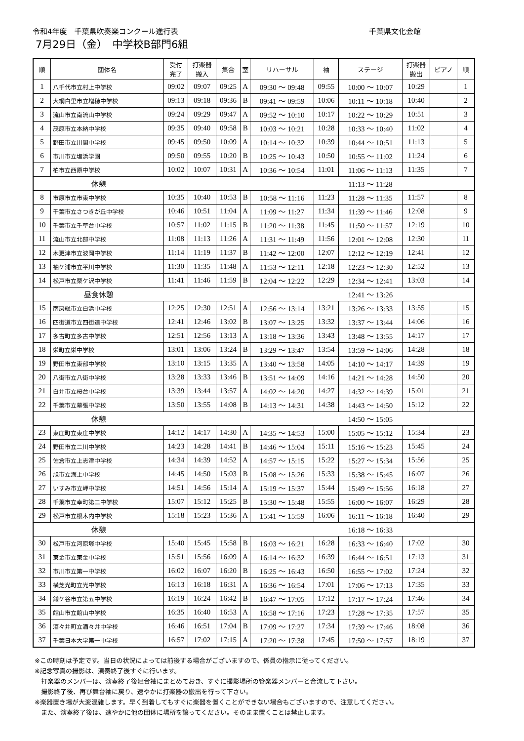令和4年度　千葉県吹奏楽コンクール進行表 千葉県文化会館
7月29日（金）　中学校B部門6組
| 順 | 団体名 | 受付 完了 | 打楽器 搬入 | 集合 | 室 | リハーサル | 袖 | ステージ | 打楽器 搬出 | ピアノ | 順 |
| --- | --- | --- | --- | --- | --- | --- | --- | --- | --- | --- | --- |
| 1 | 八千代市立村上中学校 | 09:02 | 09:07 | 09:25 | A | 09:30 ～ 09:48 | 09:55 | 10:00 ～ 10:07 | 10:29 | | 1 |
| 2 | 大網白里市立増穂中学校 | 09:13 | 09:18 | 09:36 | B | 09:41 ～ 09:59 | 10:06 | 10:11 ～ 10:18 | 10:40 | | 2 |
| 3 | 流山市立南流山中学校 | 09:24 | 09:29 | 09:47 | A | 09:52 ～ 10:10 | 10:17 | 10:22 ～ 10:29 | 10:51 | | 3 |
| 4 | 茂原市立本納中学校 | 09:35 | 09:40 | 09:58 | B | 10:03 ～ 10:21 | 10:28 | 10:33 ～ 10:40 | 11:02 | | 4 |
| 5 | 野田市立川間中学校 | 09:45 | 09:50 | 10:09 | A | 10:14 ～ 10:32 | 10:39 | 10:44 ～ 10:51 | 11:13 | | 5 |
| 6 | 市川市立塩浜学園 | 09:50 | 09:55 | 10:20 | B | 10:25 ～ 10:43 | 10:50 | 10:55 ～ 11:02 | 11:24 | | 6 |
| 7 | 柏市立西原中学校 | 10:02 | 10:07 | 10:31 | A | 10:36 ～ 10:54 | 11:01 | 11:06 ～ 11:13 | 11:35 | | 7 |
| 休憩 | | | | | | | | 11:13 ～ 11:28 | | | |
| 8 | 市原市立市東中学校 | 10:35 | 10:40 | 10:53 | B | 10:58 ～ 11:16 | 11:23 | 11:28 ～ 11:35 | 11:57 | | 8 |
| 9 | 千葉市立さつきが丘中学校 | 10:46 | 10:51 | 11:04 | A | 11:09 ～ 11:27 | 11:34 | 11:39 ～ 11:46 | 12:08 | | 9 |
| 10 | 千葉市立千草台中学校 | 10:57 | 11:02 | 11:15 | B | 11:20 ～ 11:38 | 11:45 | 11:50 ～ 11:57 | 12:19 | | 10 |
| 11 | 流山市立北部中学校 | 11:08 | 11:13 | 11:26 | A | 11:31 ～ 11:49 | 11:56 | 12:01 ～ 12:08 | 12:30 | | 11 |
| 12 | 木更津市立波岡中学校 | 11:14 | 11:19 | 11:37 | B | 11:42 ～ 12:00 | 12:07 | 12:12 ～ 12:19 | 12:41 | | 12 |
| 13 | 袖ケ浦市立平川中学校 | 11:30 | 11:35 | 11:48 | A | 11:53 ～ 12:11 | 12:18 | 12:23 ～ 12:30 | 12:52 | | 13 |
| 14 | 松戸市立栗ケ沢中学校 | 11:41 | 11:46 | 11:59 | B | 12:04 ～ 12:22 | 12:29 | 12:34 ～ 12:41 | 13:03 | | 14 |
| 昼食休憩 | | | | | | | | 12:41 ～ 13:26 | | | |
| 15 | 南房総市立白浜中学校 | 12:25 | 12:30 | 12:51 | A | 12:56 ～ 13:14 | 13:21 | 13:26 ～ 13:33 | 13:55 | | 15 |
| 16 | 四街道市立四街道中学校 | 12:41 | 12:46 | 13:02 | B | 13:07 ～ 13:25 | 13:32 | 13:37 ～ 13:44 | 14:06 | | 16 |
| 17 | 多古町立多古中学校 | 12:51 | 12:56 | 13:13 | A | 13:18 ～ 13:36 | 13:43 | 13:48 ～ 13:55 | 14:17 | | 17 |
| 18 | 栄町立栄中学校 | 13:01 | 13:06 | 13:24 | B | 13:29 ～ 13:47 | 13:54 | 13:59 ～ 14:06 | 14:28 | | 18 |
| 19 | 野田市立東部中学校 | 13:10 | 13:15 | 13:35 | A | 13:40 ～ 13:58 | 14:05 | 14:10 ～ 14:17 | 14:39 | | 19 |
| 20 | 八街市立八街中学校 | 13:28 | 13:33 | 13:46 | B | 13:51 ～ 14:09 | 14:16 | 14:21 ～ 14:28 | 14:50 | | 20 |
| 21 | 白井市立桜台中学校 | 13:39 | 13:44 | 13:57 | A | 14:02 ～ 14:20 | 14:27 | 14:32 ～ 14:39 | 15:01 | | 21 |
| 22 | 千葉市立幕張中学校 | 13:50 | 13:55 | 14:08 | B | 14:13 ～ 14:31 | 14:38 | 14:43 ～ 14:50 | 15:12 | | 22 |
| 休憩 | | | | | | | | 14:50 ～ 15:05 | | | |
| 23 | 東庄町立東庄中学校 | 14:12 | 14:17 | 14:30 | A | 14:35 ～ 14:53 | 15:00 | 15:05 ～ 15:12 | 15:34 | | 23 |
| 24 | 野田市立二川中学校 | 14:23 | 14:28 | 14:41 | B | 14:46 ～ 15:04 | 15:11 | 15:16 ～ 15:23 | 15:45 | | 24 |
| 25 | 佐倉市立上志津中学校 | 14:34 | 14:39 | 14:52 | A | 14:57 ～ 15:15 | 15:22 | 15:27 ～ 15:34 | 15:56 | | 25 |
| 26 | 旭市立海上中学校 | 14:45 | 14:50 | 15:03 | B | 15:08 ～ 15:26 | 15:33 | 15:38 ～ 15:45 | 16:07 | | 26 |
| 27 | いすみ市立岬中学校 | 14:51 | 14:56 | 15:14 | A | 15:19 ～ 15:37 | 15:44 | 15:49 ～ 15:56 | 16:18 | | 27 |
| 28 | 千葉市立幸町第二中学校 | 15:07 | 15:12 | 15:25 | B | 15:30 ～ 15:48 | 15:55 | 16:00 ～ 16:07 | 16:29 | | 28 |
| 29 | 松戸市立根木内中学校 | 15:18 | 15:23 | 15:36 | A | 15:41 ～ 15:59 | 16:06 | 16:11 ～ 16:18 | 16:40 | | 29 |
| 休憩 | | | | | | | | 16:18 ～ 16:33 | | | |
| 30 | 松戸市立河原塚中学校 | 15:40 | 15:45 | 15:58 | B | 16:03 ～ 16:21 | 16:28 | 16:33 ～ 16:40 | 17:02 | | 30 |
| 31 | 東金市立東金中学校 | 15:51 | 15:56 | 16:09 | A | 16:14 ～ 16:32 | 16:39 | 16:44 ～ 16:51 | 17:13 | | 31 |
| 32 | 市川市立第一中学校 | 16:02 | 16:07 | 16:20 | B | 16:25 ～ 16:43 | 16:50 | 16:55 ～ 17:02 | 17:24 | | 32 |
| 33 | 横芝光町立光中学校 | 16:13 | 16:18 | 16:31 | A | 16:36 ～ 16:54 | 17:01 | 17:06 ～ 17:13 | 17:35 | | 33 |
| 34 | 鎌ケ谷市立第五中学校 | 16:19 | 16:24 | 16:42 | B | 16:47 ～ 17:05 | 17:12 | 17:17 ～ 17:24 | 17:46 | | 34 |
| 35 | 館山市立館山中学校 | 16:35 | 16:40 | 16:53 | A | 16:58 ～ 17:16 | 17:23 | 17:28 ～ 17:35 | 17:57 | | 35 |
| 36 | 酒々井町立酒々井中学校 | 16:46 | 16:51 | 17:04 | B | 17:09 ～ 17:27 | 17:34 | 17:39 ～ 17:46 | 18:08 | | 36 |
| 37 | 千葉日本大学第一中学校 | 16:57 | 17:02 | 17:15 | A | 17:20 ～ 17:38 | 17:45 | 17:50 ～ 17:57 | 18:19 | | 37 |
※この時刻は予定です。当日の状況によっては前後する場合がございますので、係員の指示に従ってください。
※記念写真の撮影は、演奏終了後すぐに行います。
　打楽器のメンバーは、演奏終了後舞台袖にまとめておき、すぐに撮影場所の管楽器メンバーと合流して下さい。
　撮影終了後、再び舞台袖に戻り、速やかに打楽器の搬出を行って下さい。
※楽器置き場が大変混雑します。早く到着してもすぐに楽器を置くことができない場合もございますので、注意してください。
　また、演奏終了後は、速やかに他の団体に場所を譲ってください。そのまま置くことは禁止します。